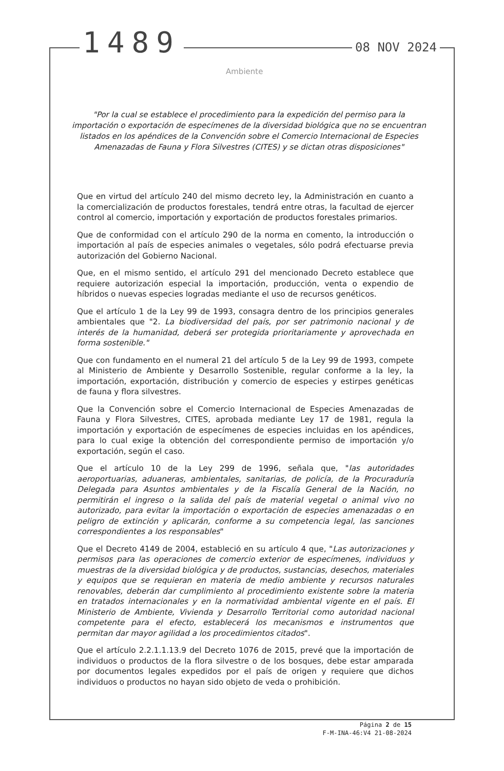1489 08 NOV 2024
Ambiente
"Por la cual se establece el procedimiento para la expedición del permiso para la importación o exportación de especímenes de la diversidad biológica que no se encuentran listados en los apéndices de la Convención sobre el Comercio Internacional de Especies Amenazadas de Fauna y Flora Silvestres (CITES) y se dictan otras disposiciones"
Que en virtud del artículo 240 del mismo decreto ley, la Administración en cuanto a la comercialización de productos forestales, tendrá entre otras, la facultad de ejercer control al comercio, importación y exportación de productos forestales primarios.
Que de conformidad con el artículo 290 de la norma en comento, la introducción o importación al país de especies animales o vegetales, sólo podrá efectuarse previa autorización del Gobierno Nacional.
Que, en el mismo sentido, el artículo 291 del mencionado Decreto establece que requiere autorización especial la importación, producción, venta o expendio de híbridos o nuevas especies logradas mediante el uso de recursos genéticos.
Que el artículo 1 de la Ley 99 de 1993, consagra dentro de los principios generales ambientales que "2. La biodiversidad del país, por ser patrimonio nacional y de interés de la humanidad, deberá ser protegida prioritariamente y aprovechada en forma sostenible."
Que con fundamento en el numeral 21 del artículo 5 de la Ley 99 de 1993, compete al Ministerio de Ambiente y Desarrollo Sostenible, regular conforme a la ley, la importación, exportación, distribución y comercio de especies y estirpes genéticas de fauna y flora silvestres.
Que la Convención sobre el Comercio Internacional de Especies Amenazadas de Fauna y Flora Silvestres, CITES, aprobada mediante Ley 17 de 1981, regula la importación y exportación de especímenes de especies incluidas en los apéndices, para lo cual exige la obtención del correspondiente permiso de importación y/o exportación, según el caso.
Que el artículo 10 de la Ley 299 de 1996, señala que, "las autoridades aeroportuarias, aduaneras, ambientales, sanitarias, de policía, de la Procuraduría Delegada para Asuntos ambientales y de la Fiscalía General de la Nación, no permitirán el ingreso o la salida del país de material vegetal o animal vivo no autorizado, para evitar la importación o exportación de especies amenazadas o en peligro de extinción y aplicarán, conforme a su competencia legal, las sanciones correspondientes a los responsables"
Que el Decreto 4149 de 2004, estableció en su artículo 4 que, "Las autorizaciones y permisos para las operaciones de comercio exterior de especímenes, individuos y muestras de la diversidad biológica y de productos, sustancias, desechos, materiales y equipos que se requieran en materia de medio ambiente y recursos naturales renovables, deberán dar cumplimiento al procedimiento existente sobre la materia en tratados internacionales y en la normatividad ambiental vigente en el país. El Ministerio de Ambiente, Vivienda y Desarrollo Territorial como autoridad nacional competente para el efecto, establecerá los mecanismos e instrumentos que permitan dar mayor agilidad a los procedimientos citados".
Que el artículo 2.2.1.1.13.9 del Decreto 1076 de 2015, prevé que la importación de individuos o productos de la flora silvestre o de los bosques, debe estar amparada por documentos legales expedidos por el país de origen y requiere que dichos individuos o productos no hayan sido objeto de veda o prohibición.
Página 2 de 15
F-M-INA-46:V4 21-08-2024